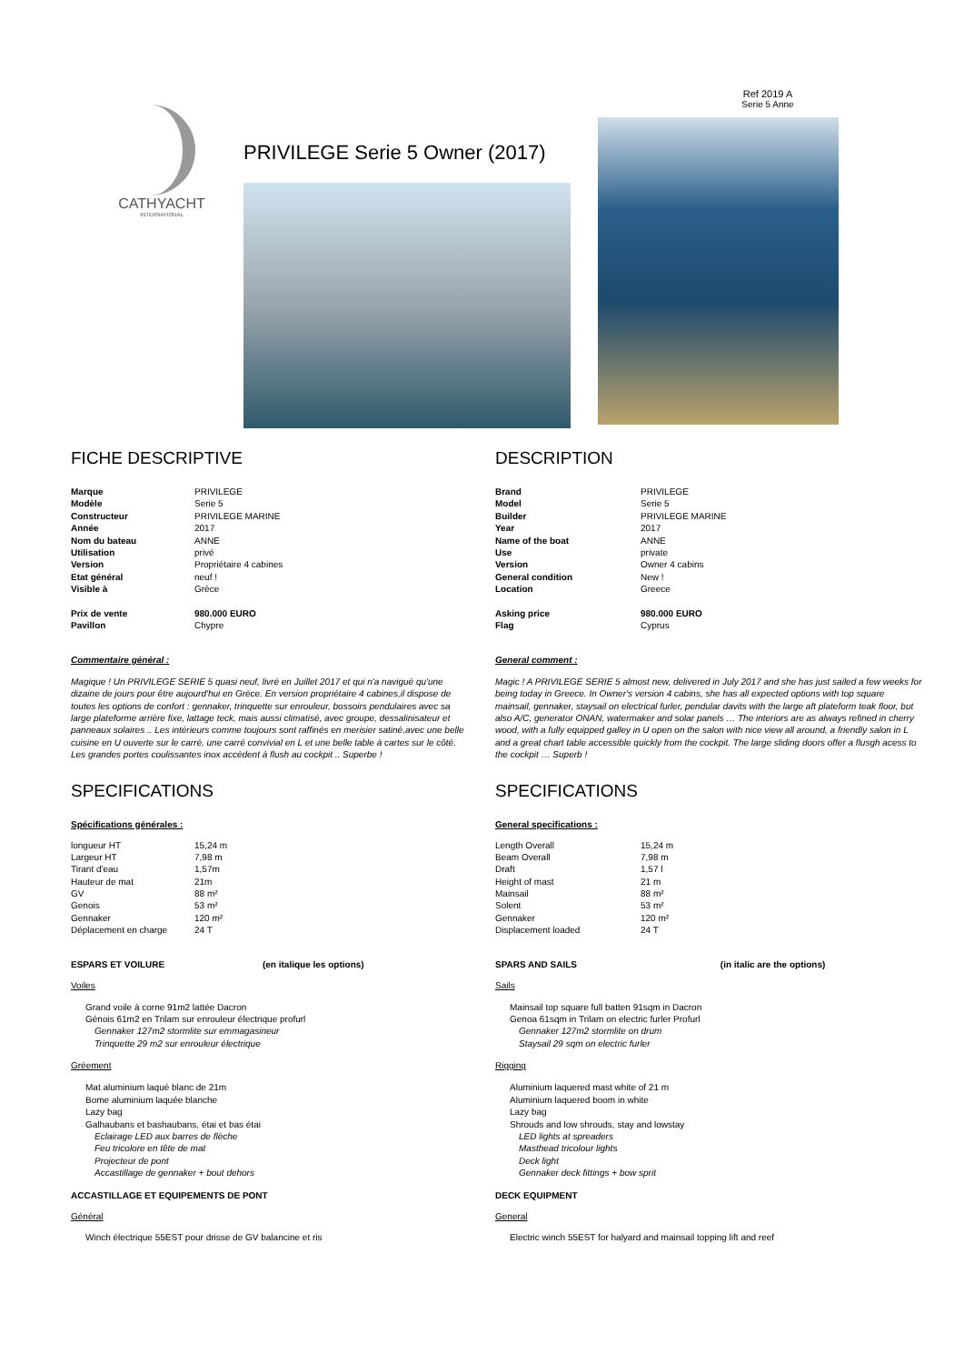Ref 2019 A
Serie 5 Anne
CATHYACHT
INTERNATIONAL
PRIVILEGE Serie 5 Owner (2017)
FICHE DESCRIPTIVE
| Marque | PRIVILEGE |
| Modèle | Serie 5 |
| Constructeur | PRIVILEGE MARINE |
| Année | 2017 |
| Nom du bateau | ANNE |
| Utilisation | privé |
| Version | Propriétaire 4 cabines |
| Etat général | neuf ! |
| Visible à | Grèce |
| Prix de vente | 980.000 EURO |
| Pavillon | Chypre |
Commentaire général :
Magique ! Un PRIVILEGE SERIE 5 quasi neuf, livré en Juillet 2017 et qui n'a navigué qu'une dizaine de jours pour être aujourd'hui en Grèce. En version propriétaire 4 cabines,il dispose de toutes les options de confort : gennaker, trinquette sur enrouleur, bossoirs pendulaires avec sa large plateforme arrière fixe, lattage teck, mais aussi climatisé, avec groupe, dessalinisateur et panneaux solaires .. Les intérieurs comme toujours sont raffinés en merisier satiné,avec une belle cuisine en U ouverte sur le carré, une carré convivial en L et une belle table à cartes sur le côté. Les grandes portes coulissantes inox accèdent à flush au cockpit .. Superbe !
SPECIFICATIONS
Spécifications générales :
| longueur HT | 15,24 m |
| Largeur HT | 7,98 m |
| Tirant d'eau | 1,57m |
| Hauteur de mat | 21m |
| GV | 88 m² |
| Genois | 53 m² |
| Gennaker | 120 m² |
| Déplacement en charge | 24 T |
ESPARS ET VOILURE (en italique les options)
Voiles
Grand voile à corne 91m2 lattée Dacron
Génois 61m2 en Trilam sur enrouleur électrique profurl
Gennaker 127m2 stormlite sur emmagasineur
Trinquette 29 m2 sur enrouleur électrique
Gréement
Mat aluminium laqué blanc de 21m
Bome aluminium laquée blanche
Lazy bag
Galhaubans et bashaubans, étai et bas étai
Eclairage LED aux barres de flèche
Feu tricolore en tête de mat
Projecteur de pont
Accastillage de gennaker + bout dehors
ACCASTILLAGE ET EQUIPEMENTS DE PONT
Général
Winch électrique 55EST pour drisse de GV balancine et ris
DESCRIPTION
| Brand | PRIVILEGE |
| Model | Serie 5 |
| Builder | PRIVILEGE MARINE |
| Year | 2017 |
| Name of the boat | ANNE |
| Use | private |
| Version | Owner 4 cabins |
| General condition | New ! |
| Location | Greece |
| Asking price | 980.000 EURO |
| Flag | Cyprus |
General comment :
Magic ! A PRIVILEGE SERIE 5 almost new, delivered in July 2017 and she has just sailed a few weeks for being today in Greece. In Owner's version 4 cabins, she has all expected options with top square mainsail, gennaker, staysail on electrical furler, pendular davits with the large aft plateform teak floor, but also A/C, generator ONAN, watermaker and solar panels … The interiors are as always refined in cherry wood, with a fully equipped galley in U open on the salon with nice view all around, a friendly salon in L and a great chart table accessible quickly from the cockpit. The large sliding doors offer a flusgh acess to the cockpit … Superb !
SPECIFICATIONS
General specifications :
| Length Overall | 15,24 m |
| Beam Overall | 7,98 m |
| Draft | 1,57 l |
| Height of mast | 21 m |
| Mainsail | 88 m² |
| Solent | 53 m² |
| Gennaker | 120 m² |
| Displacement loaded | 24 T |
SPARS AND SAILS (in italic are the options)
Sails
Mainsail top square full batten 91sqm in Dacron
Genoa 61sqm in Trilam on electric furler Profurl
Gennaker 127m2 stormlite on drum
Staysail 29 sqm on electric furler
Rigging
Aluminium laquered mast white of 21 m
Aluminium laquered boom in white
Lazy bag
Shrouds and low shrouds, stay and lowstay
LED lights at spreaders
Masthead tricolour lights
Deck light
Gennaker deck fittings + bow sprit
DECK EQUIPMENT
General
Electric winch 55EST for halyard and mainsail topping lift and reef